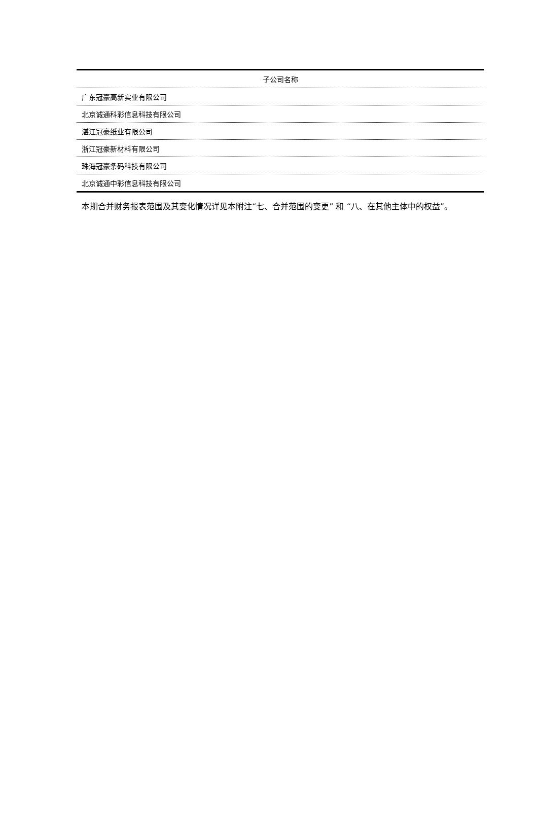| 子公司名称 |
| --- |
| 广东冠豪高新实业有限公司 |
| 北京诚通科彩信息科技有限公司 |
| 湛江冠豪纸业有限公司 |
| 浙江冠豪新材料有限公司 |
| 珠海冠豪条码科技有限公司 |
| 北京诚通中彩信息科技有限公司 |
本期合并财务报表范围及其变化情况详见本附注“七、合并范围的变更” 和 “八、在其他主体中的权益”。